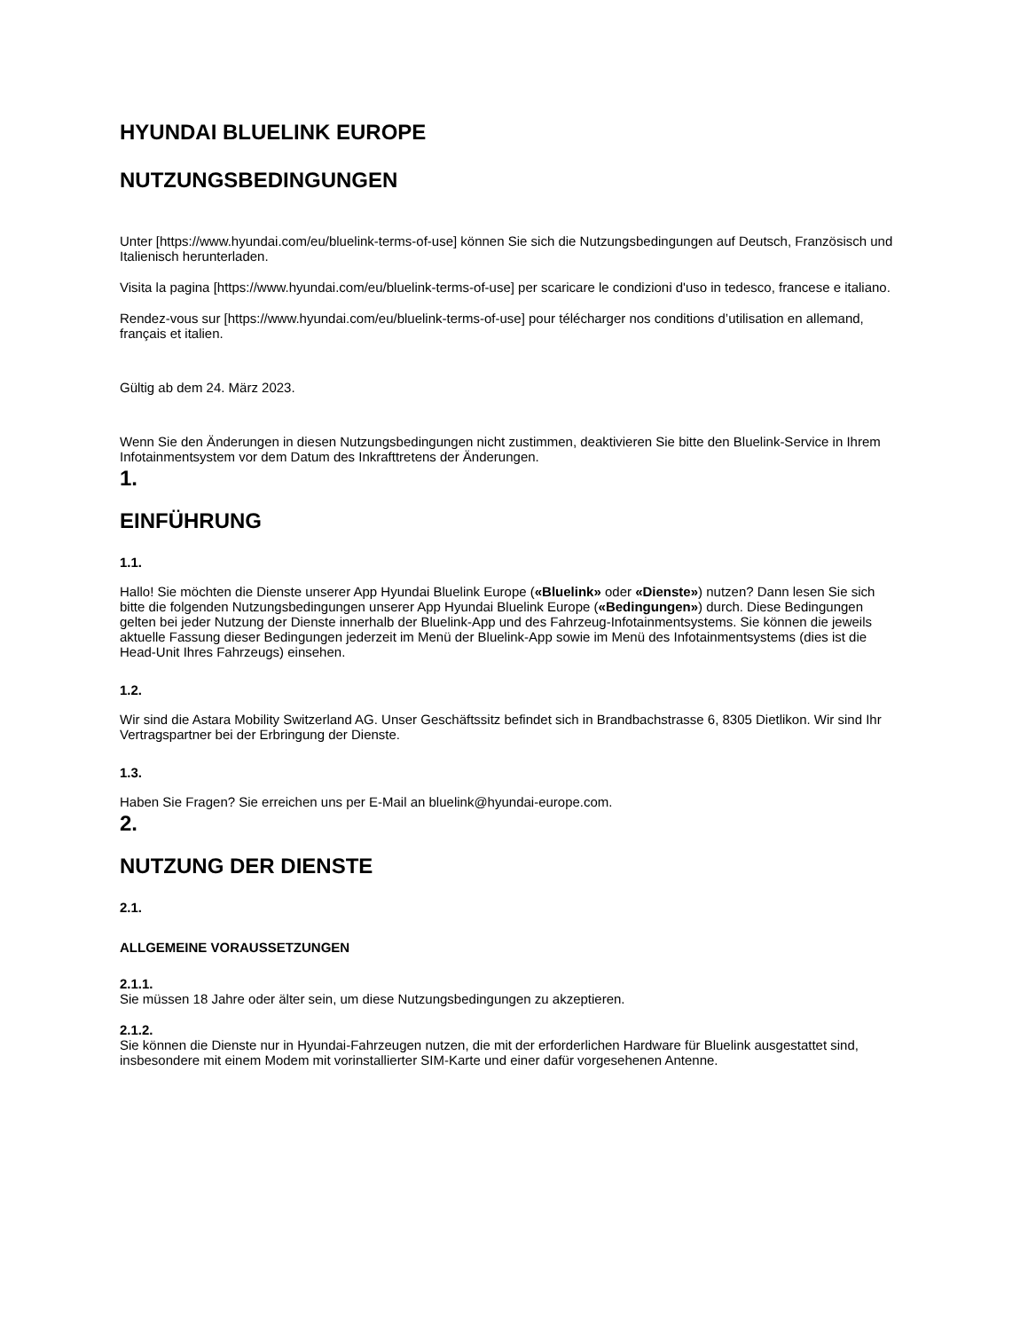HYUNDAI BLUELINK EUROPE
NUTZUNGSBEDINGUNGEN
Unter [https://www.hyundai.com/eu/bluelink-terms-of-use] können Sie sich die Nutzungsbedingungen auf Deutsch, Französisch und Italienisch herunterladen.
Visita la pagina [https://www.hyundai.com/eu/bluelink-terms-of-use] per scaricare le condizioni d'uso in tedesco, francese e italiano.
Rendez-vous sur [https://www.hyundai.com/eu/bluelink-terms-of-use] pour télécharger nos conditions d’utilisation en allemand, français et italien.
Gültig ab dem 24. März 2023.
Wenn Sie den Änderungen in diesen Nutzungsbedingungen nicht zustimmen, deaktivieren Sie bitte den Bluelink-Service in Ihrem Infotainmentsystem vor dem Datum des Inkrafttretens der Änderungen.
1.
EINFÜHRUNG
1.1.
Hallo! Sie möchten die Dienste unserer App Hyundai Bluelink Europe («Bluelink» oder «Dienste») nutzen? Dann lesen Sie sich bitte die folgenden Nutzungsbedingungen unserer App Hyundai Bluelink Europe («Bedingungen») durch. Diese Bedingungen gelten bei jeder Nutzung der Dienste innerhalb der Bluelink-App und des Fahrzeug-Infotainmentsystems. Sie können die jeweils aktuelle Fassung dieser Bedingungen jederzeit im Menü der Bluelink-App sowie im Menü des Infotainmentsystems (dies ist die Head-Unit Ihres Fahrzeugs) einsehen.
1.2.
Wir sind die Astara Mobility Switzerland AG. Unser Geschäftssitz befindet sich in Brandbachstrasse 6, 8305 Dietlikon. Wir sind Ihr Vertragspartner bei der Erbringung der Dienste.
1.3.
Haben Sie Fragen? Sie erreichen uns per E-Mail an bluelink@hyundai-europe.com.
2.
NUTZUNG DER DIENSTE
2.1.
ALLGEMEINE VORAUSSETZUNGEN
2.1.1.
Sie müssen 18 Jahre oder älter sein, um diese Nutzungsbedingungen zu akzeptieren.
2.1.2.
Sie können die Dienste nur in Hyundai-Fahrzeugen nutzen, die mit der erforderlichen Hardware für Bluelink ausgestattet sind, insbesondere mit einem Modem mit vorinstallierter SIM-Karte und einer dafür vorgesehenen Antenne.